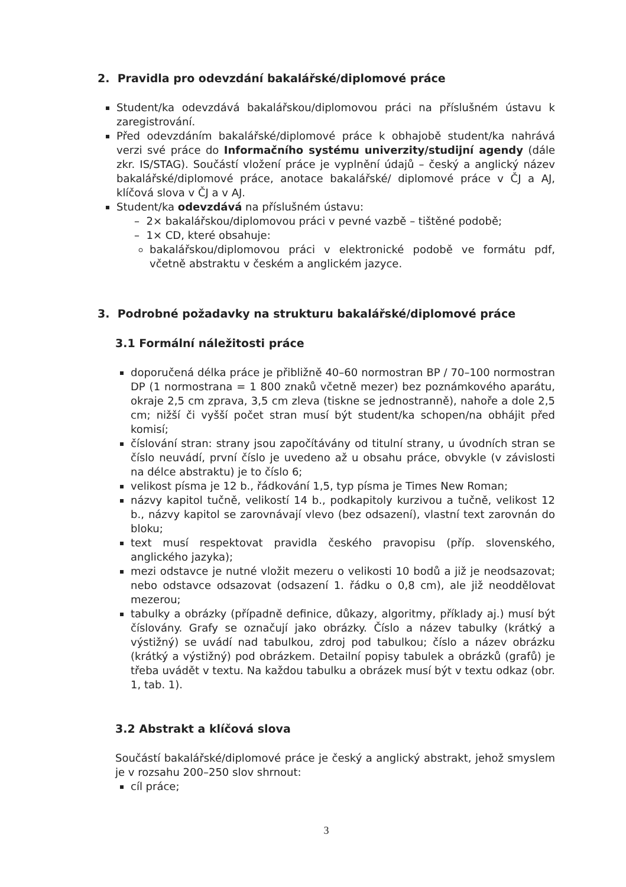2. Pravidla pro odevzdání bakalářské/diplomové práce
Student/ka odevzdává bakalářskou/diplomovou práci na příslušném ústavu k zaregistrování.
Před odevzdáním bakalářské/diplomové práce k obhajobě student/ka nahrává verzi své práce do Informačního systému univerzity/studijní agendy (dále zkr. IS/STAG). Součástí vložení práce je vyplnění údajů – český a anglický název bakalářské/diplomové práce, anotace bakalářské/ diplomové práce v ČJ a AJ, klíčová slova v ČJ a v AJ.
Student/ka odevzdává na příslušném ústavu:
– 2× bakalářskou/diplomovou práci v pevné vazbě – tištěné podobě;
– 1× CD, které obsahuje:
bakalářskou/diplomovou práci v elektronické podobě ve formátu pdf, včetně abstraktu v českém a anglickém jazyce.
3. Podrobné požadavky na strukturu bakalářské/diplomové práce
3.1 Formální náležitosti práce
doporučená délka práce je přibližně 40–60 normostran BP / 70–100 normostran DP (1 normostrana = 1 800 znaků včetně mezer) bez poznámkového aparátu, okraje 2,5 cm zprava, 3,5 cm zleva (tiskne se jednostranně), nahoře a dole 2,5 cm; nižší či vyšší počet stran musí být student/ka schopen/na obhájit před komisí;
číslování stran: strany jsou započítávány od titulní strany, u úvodních stran se číslo neuvádí, první číslo je uvedeno až u obsahu práce, obvykle (v závislosti na délce abstraktu) je to číslo 6;
velikost písma je 12 b., řádkování 1,5, typ písma je Times New Roman;
názvy kapitol tučně, velikostí 14 b., podkapitoly kurzivou a tučně, velikost 12 b., názvy kapitol se zarovnávají vlevo (bez odsazení), vlastní text zarovnán do bloku;
text musí respektovat pravidla českého pravopisu (příp. slovenského, anglického jazyka);
mezi odstavce je nutné vložit mezeru o velikosti 10 bodů a již je neodsazovat; nebo odstavce odsazovat (odsazení 1. řádku o 0,8 cm), ale již neoddělovat mezerou;
tabulky a obrázky (případně definice, důkazy, algoritmy, příklady aj.) musí být číslovány. Grafy se označují jako obrázky. Číslo a název tabulky (krátký a výstižný) se uvádí nad tabulkou, zdroj pod tabulkou; číslo a název obrázku (krátký a výstižný) pod obrázkem. Detailní popisy tabulek a obrázků (grafů) je třeba uvádět v textu. Na každou tabulku a obrázek musí být v textu odkaz (obr. 1, tab. 1).
3.2 Abstrakt a klíčová slova
Součástí bakalářské/diplomové práce je český a anglický abstrakt, jehož smyslem je v rozsahu 200–250 slov shrnout:
cíl práce;
3